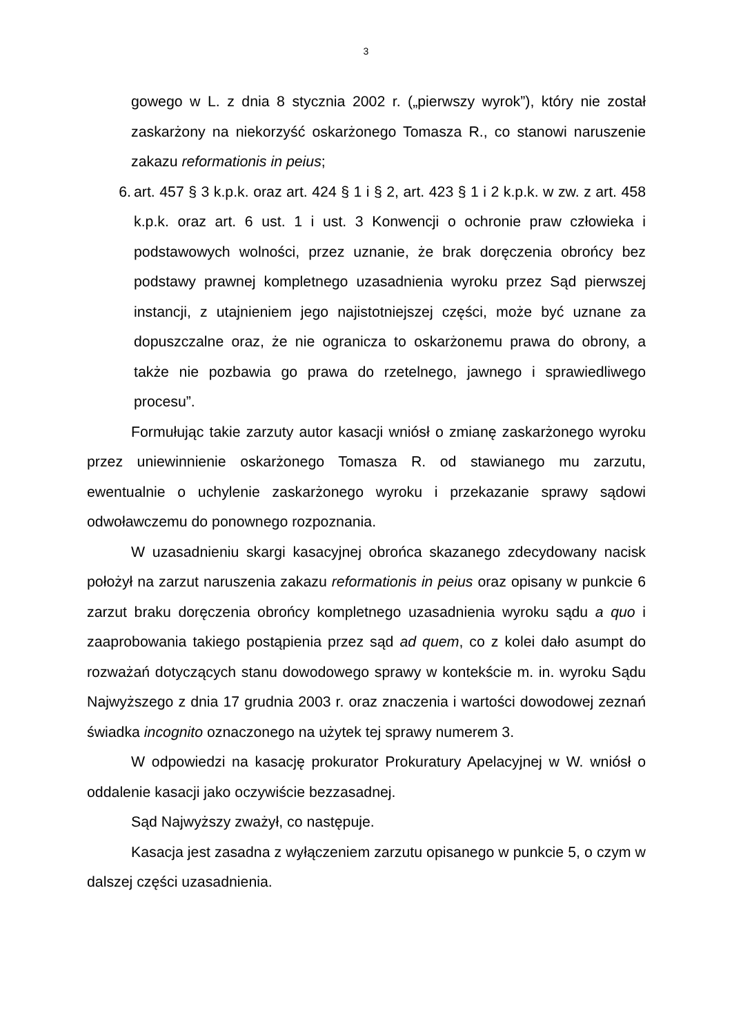3
gowego w L. z dnia 8 stycznia 2002 r. („pierwszy wyrok”), który nie został zaskarżony na niekorzyść oskarżonego Tomasza R., co stanowi naruszenie zakazu reformationis in peius;
6. art. 457 § 3 k.p.k. oraz art. 424 § 1 i § 2, art. 423 § 1 i 2 k.p.k. w zw. z art. 458 k.p.k. oraz art. 6 ust. 1 i ust. 3 Konwencji o ochronie praw człowieka i podstawowych wolności, przez uznanie, że brak doręczenia obrońcy bez podstawy prawnej kompletnego uzasadnienia wyroku przez Sąd pierwszej instancji, z utajnieniem jego najistotniejszej części, może być uznane za dopuszczalne oraz, że nie ogranicza to oskarżonemu prawa do obrony, a także nie pozbawia go prawa do rzetelnego, jawnego i sprawiedliwego procesu”.
Formułując takie zarzuty autor kasacji wniósł o zmianę zaskarżonego wyroku przez uniewinnienie oskarżonego Tomasza R. od stawianego mu zarzutu, ewentualnie o uchylenie zaskarżonego wyroku i przekazanie sprawy sądowi odwoławczemu do ponownego rozpoznania.
W uzasadnieniu skargi kasacyjnej obrońca skazanego zdecydowany nacisk położył na zarzut naruszenia zakazu reformationis in peius oraz opisany w punkcie 6 zarzut braku doręczenia obrońcy kompletnego uzasadnienia wyroku sądu a quo i zaaprobowania takiego postąpienia przez sąd ad quem, co z kolei dało asumpt do rozważań dotyczących stanu dowodowego sprawy w kontekście m. in. wyroku Sądu Najwyższego z dnia 17 grudnia 2003 r. oraz znaczenia i wartości dowodowej zeznań świadka incognito oznaczonego na użytek tej sprawy numerem 3.
W odpowiedzi na kasację prokurator Prokuratury Apelacyjnej w W. wniósł o oddalenie kasacji jako oczywiście bezzasadnej.
Sąd Najwyższy zważył, co następuje.
Kasacja jest zasadna z wyłączeniem zarzutu opisanego w punkcie 5, o czym w dalszej części uzasadnienia.